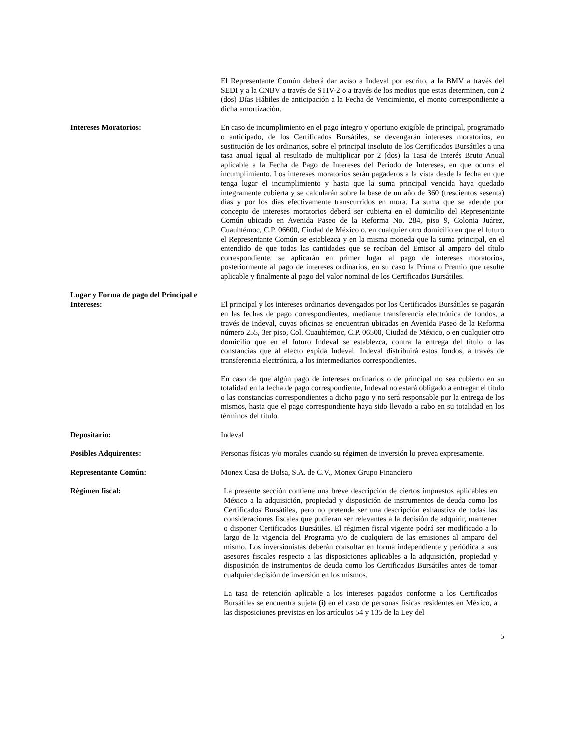El Representante Común deberá dar aviso a Indeval por escrito, a la BMV a través del SEDI y a la CNBV a través de STIV-2 o a través de los medios que estas determinen, con 2 (dos) Días Hábiles de anticipación a la Fecha de Vencimiento, el monto correspondiente a dicha amortización.
Intereses Moratorios: En caso de incumplimiento en el pago íntegro y oportuno exigible de principal, programado o anticipado, de los Certificados Bursátiles, se devengarán intereses moratorios, en sustitución de los ordinarios, sobre el principal insoluto de los Certificados Bursátiles a una tasa anual igual al resultado de multiplicar por 2 (dos) la Tasa de Interés Bruto Anual aplicable a la Fecha de Pago de Intereses del Periodo de Intereses, en que ocurra el incumplimiento. Los intereses moratorios serán pagaderos a la vista desde la fecha en que tenga lugar el incumplimiento y hasta que la suma principal vencida haya quedado íntegramente cubierta y se calcularán sobre la base de un año de 360 (trescientos sesenta) días y por los días efectivamente transcurridos en mora. La suma que se adeude por concepto de intereses moratorios deberá ser cubierta en el domicilio del Representante Común ubicado en Avenida Paseo de la Reforma No. 284, piso 9, Colonia Juárez, Cuauhtémoc, C.P. 06600, Ciudad de México o, en cualquier otro domicilio en que el futuro el Representante Común se establezca y en la misma moneda que la suma principal, en el entendido de que todas las cantidades que se reciban del Emisor al amparo del título correspondiente, se aplicarán en primer lugar al pago de intereses moratorios, posteriormente al pago de intereses ordinarios, en su caso la Prima o Premio que resulte aplicable y finalmente al pago del valor nominal de los Certificados Bursátiles.
Lugar y Forma de pago del Principal e Intereses:
El principal y los intereses ordinarios devengados por los Certificados Bursátiles se pagarán en las fechas de pago correspondientes, mediante transferencia electrónica de fondos, a través de Indeval, cuyas oficinas se encuentran ubicadas en Avenida Paseo de la Reforma número 255, 3er piso, Col. Cuauhtémoc, C.P. 06500, Ciudad de México, o en cualquier otro domicilio que en el futuro Indeval se establezca, contra la entrega del título o las constancias que al efecto expida Indeval. Indeval distribuirá estos fondos, a través de transferencia electrónica, a los intermediarios correspondientes.
En caso de que algún pago de intereses ordinarios o de principal no sea cubierto en su totalidad en la fecha de pago correspondiente, Indeval no estará obligado a entregar el título o las constancias correspondientes a dicho pago y no será responsable por la entrega de los mismos, hasta que el pago correspondiente haya sido llevado a cabo en su totalidad en los términos del título.
Depositario: Indeval
Posibles Adquirentes: Personas físicas y/o morales cuando su régimen de inversión lo prevea expresamente.
Representante Común: Monex Casa de Bolsa, S.A. de C.V., Monex Grupo Financiero
Régimen fiscal: La presente sección contiene una breve descripción de ciertos impuestos aplicables en México a la adquisición, propiedad y disposición de instrumentos de deuda como los Certificados Bursátiles, pero no pretende ser una descripción exhaustiva de todas las consideraciones fiscales que pudieran ser relevantes a la decisión de adquirir, mantener o disponer Certificados Bursátiles. El régimen fiscal vigente podrá ser modificado a lo largo de la vigencia del Programa y/o de cualquiera de las emisiones al amparo del mismo. Los inversionistas deberán consultar en forma independiente y periódica a sus asesores fiscales respecto a las disposiciones aplicables a la adquisición, propiedad y disposición de instrumentos de deuda como los Certificados Bursátiles antes de tomar cualquier decisión de inversión en los mismos.
La tasa de retención aplicable a los intereses pagados conforme a los Certificados Bursátiles se encuentra sujeta (i) en el caso de personas físicas residentes en México, a las disposiciones previstas en los artículos 54 y 135 de la Ley del
5